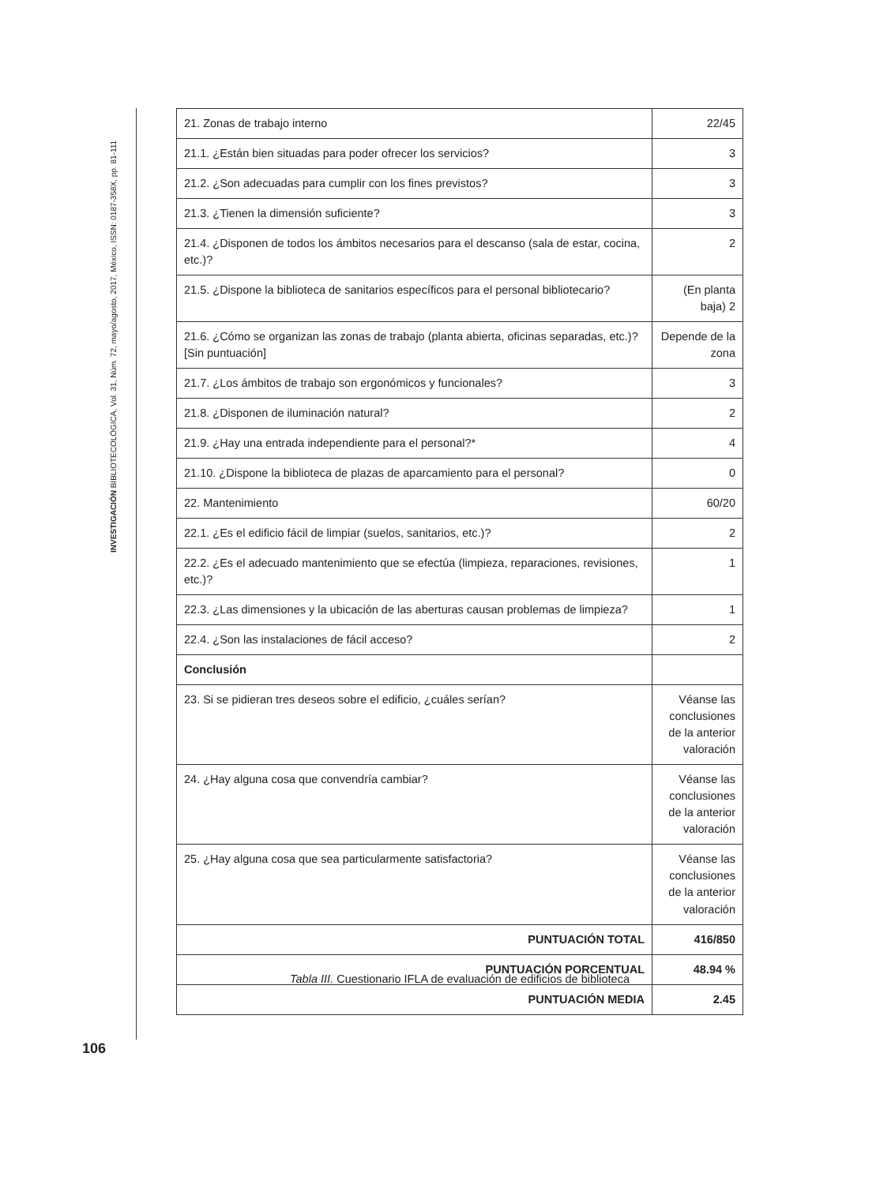INVESTIGACIÓN BIBLIOTECOLÓGICA, Vol. 31, Núm. 72, mayo/agosto, 2017, México, ISSN: 0187-358X, pp. 81-111
| 21. Zonas de trabajo interno | 22/45 |
| 21.1. ¿Están bien situadas para poder ofrecer los servicios? | 3 |
| 21.2. ¿Son adecuadas para cumplir con los fines previstos? | 3 |
| 21.3. ¿Tienen la dimensión suficiente? | 3 |
| 21.4. ¿Disponen de todos los ámbitos necesarios para el descanso (sala de estar, cocina, etc.)? | 2 |
| 21.5. ¿Dispone la biblioteca de sanitarios específicos para el personal bibliotecario? | (En planta baja) 2 |
| 21.6. ¿Cómo se organizan las zonas de trabajo (planta abierta, oficinas separadas, etc.)? [Sin puntuación] | Depende de la zona |
| 21.7. ¿Los ámbitos de trabajo son ergonómicos y funcionales? | 3 |
| 21.8. ¿Disponen de iluminación natural? | 2 |
| 21.9. ¿Hay una entrada independiente para el personal?* | 4 |
| 21.10. ¿Dispone la biblioteca de plazas de aparcamiento para el personal? | 0 |
| 22. Mantenimiento | 60/20 |
| 22.1. ¿Es el edificio fácil de limpiar (suelos, sanitarios, etc.)? | 2 |
| 22.2. ¿Es el adecuado mantenimiento que se efectúa (limpieza, reparaciones, revisiones, etc.)? | 1 |
| 22.3. ¿Las dimensiones y la ubicación de las aberturas causan problemas de limpieza? | 1 |
| 22.4. ¿Son las instalaciones de fácil acceso? | 2 |
| Conclusión | |
| 23. Si se pidieran tres deseos sobre el edificio, ¿cuáles serían? | Véanse las conclusiones de la anterior valoración |
| 24. ¿Hay alguna cosa que convendría cambiar? | Véanse las conclusiones de la anterior valoración |
| 25. ¿Hay alguna cosa que sea particularmente satisfactoria? | Véanse las conclusiones de la anterior valoración |
| PUNTUACIÓN TOTAL | 416/850 |
| PUNTUACIÓN PORCENTUAL | 48.94 % |
| PUNTUACIÓN MEDIA | 2.45 |
Tabla III. Cuestionario IFLA de evaluación de edificios de biblioteca
106